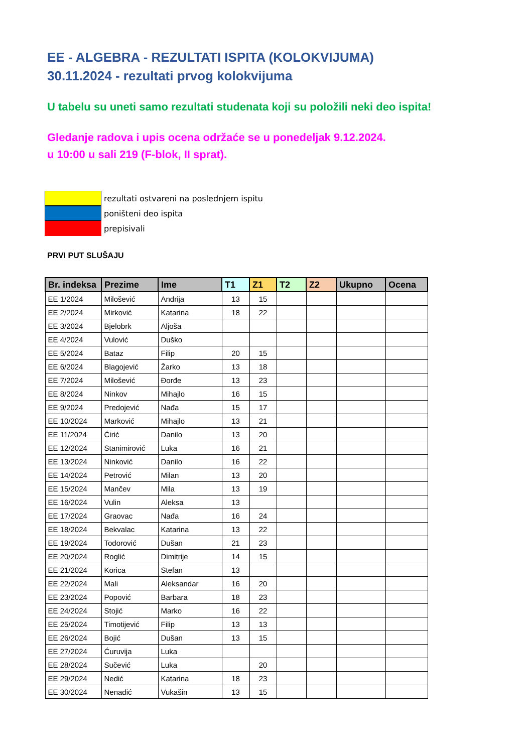EE - ALGEBRA - REZULTATI ISPITA (KOLOKVIJUMA)
30.11.2024 - rezultati prvog kolokvijuma
U tabelu su uneti samo rezultati studenata koji su položili neki deo ispita!
Gledanje radova i upis ocena održaće se u ponedeljak 9.12.2024.
u 10:00 u sali 219 (F-blok, II sprat).
rezultati ostvareni na poslednjem ispitu
poništeni deo ispita
prepisivali
PRVI PUT SLUŠAJU
| Br. indeksa | Prezime | Ime | T1 | Z1 | T2 | Z2 | Ukupno | Ocena |
| --- | --- | --- | --- | --- | --- | --- | --- | --- |
| EE 1/2024 | Milošević | Andrija | 13 | 15 | | | | |
| EE 2/2024 | Mirković | Katarina | 18 | 22 | | | | |
| EE 3/2024 | Bjelobrk | Aljoša | | | | | | |
| EE 4/2024 | Vulović | Duško | | | | | | |
| EE 5/2024 | Bataz | Filip | 20 | 15 | | | | |
| EE 6/2024 | Blagojević | Žarko | 13 | 18 | | | | |
| EE 7/2024 | Milošević | Đorđe | 13 | 23 | | | | |
| EE 8/2024 | Ninkov | Mihajlo | 16 | 15 | | | | |
| EE 9/2024 | Predojević | Nađa | 15 | 17 | | | | |
| EE 10/2024 | Marković | Mihajlo | 13 | 21 | | | | |
| EE 11/2024 | Ćirić | Danilo | 13 | 20 | | | | |
| EE 12/2024 | Stanimirović | Luka | 16 | 21 | | | | |
| EE 13/2024 | Ninković | Danilo | 16 | 22 | | | | |
| EE 14/2024 | Petrović | Milan | 13 | 20 | | | | |
| EE 15/2024 | Mančev | Mila | 13 | 19 | | | | |
| EE 16/2024 | Vulin | Aleksa | 13 | | | | | |
| EE 17/2024 | Graovac | Nađa | 16 | 24 | | | | |
| EE 18/2024 | Bekvalac | Katarina | 13 | 22 | | | | |
| EE 19/2024 | Todorović | Dušan | 21 | 23 | | | | |
| EE 20/2024 | Roglić | Dimitrije | 14 | 15 | | | | |
| EE 21/2024 | Korica | Stefan | 13 | | | | | |
| EE 22/2024 | Mali | Aleksandar | 16 | 20 | | | | |
| EE 23/2024 | Popović | Barbara | 18 | 23 | | | | |
| EE 24/2024 | Stojić | Marko | 16 | 22 | | | | |
| EE 25/2024 | Timotijević | Filip | 13 | 13 | | | | |
| EE 26/2024 | Bojić | Dušan | 13 | 15 | | | | |
| EE 27/2024 | Ćuruvija | Luka | | | | | | |
| EE 28/2024 | Sučević | Luka | | 20 | | | | |
| EE 29/2024 | Nedić | Katarina | 18 | 23 | | | | |
| EE 30/2024 | Nenadić | Vukašin | 13 | 15 | | | | |